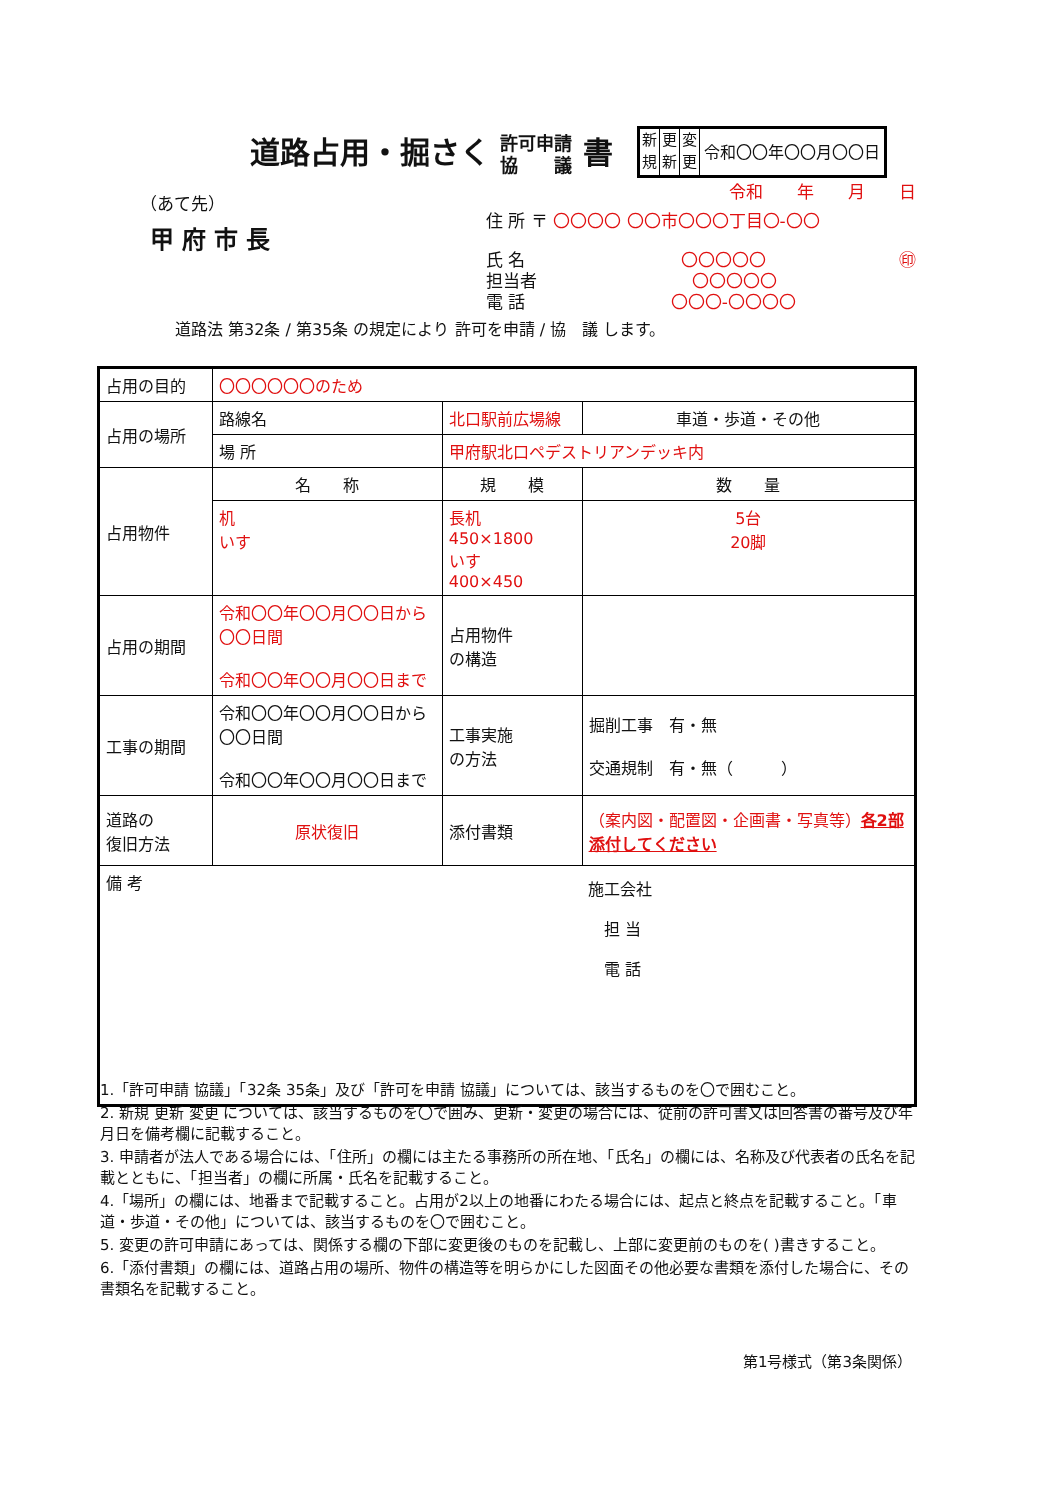道路占用・掘さく 許可申請
協　　議 書
新
規 更
新 変
更 令和〇〇年〇〇月〇〇日
（あて先）
甲府市長
令和　　年　　月　　日
住 所 〒 〇〇〇〇 〇〇市〇〇〇丁目〇-〇〇
氏 名 〇〇〇〇〇 ㊞
担当者 〇〇〇〇〇
電 話 〇〇〇-〇〇〇〇
道路法 第32条 / 第35条 の規定により 許可を申請 / 協　議 します。
| 占用の目的 | 〇〇〇〇〇〇のため | | | | |
| 占用の場所 | 路線名 | 北口駅前広場線 | | 車道・歩道・その他 | |
| | 場 所 | 甲府駅北口ペデストリアンデッキ内 | | | |
| 占用物件 | 名 称 | | 規 模 | | 数 量 |
| | 机 いす | | 長机 450×1800 いす 400×450 | | 5台 20脚 |
| 占用の期間 | 令和〇〇年〇〇月〇〇日から 〇〇日間 令和〇〇年〇〇月〇〇日まで | | 占用物件 の構造 | | |
| 工事の期間 | 令和〇〇年〇〇月〇〇日から 〇〇日間 令和〇〇年〇〇月〇〇日まで | | 工事実施 の方法 | 掘削工事 有・無 交通規制 有・無（ ） | |
| 道路の 復旧方法 | 原状復旧 | | 添付書類 | （案内図・配置図・企画書・写真等） 各2部添付してください | |
| 備 考 | | | | 施工会社 担 当 電 話 | |
1.「許可申請 協議」「32条 35条」及び「許可を申請 協議」については、該当するものを〇で囲むこと。
2. 新規 更新 変更 については、該当するものを〇で囲み、更新・変更の場合には、従前の許可書又は回答書の番号及び年月日を備考欄に記載すること。
3. 申請者が法人である場合には、「住所」の欄には主たる事務所の所在地、「氏名」の欄には、名称及び代表者の氏名を記載とともに、「担当者」の欄に所属・氏名を記載すること。
4.「場所」の欄には、地番まで記載すること。占用が2以上の地番にわたる場合には、起点と終点を記載すること。「車道・歩道・その他」については、該当するものを〇で囲むこと。
5. 変更の許可申請にあっては、関係する欄の下部に変更後のものを記載し、上部に変更前のものを( )書きすること。
6.「添付書類」の欄には、道路占用の場所、物件の構造等を明らかにした図面その他必要な書類を添付した場合に、その書類名を記載すること。
第1号様式（第3条関係）